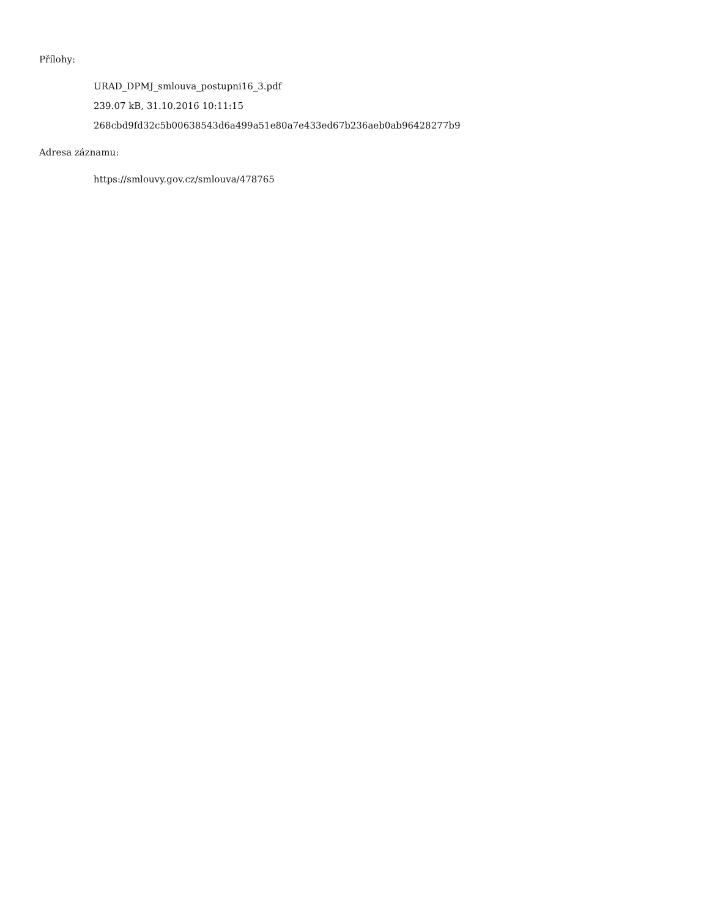Přílohy:
URAD_DPMJ_smlouva_postupni16_3.pdf
239.07 kB, 31.10.2016 10:11:15
268cbd9fd32c5b00638543d6a499a51e80a7e433ed67b236aeb0ab96428277b9
Adresa záznamu:
https://smlouvy.gov.cz/smlouva/478765